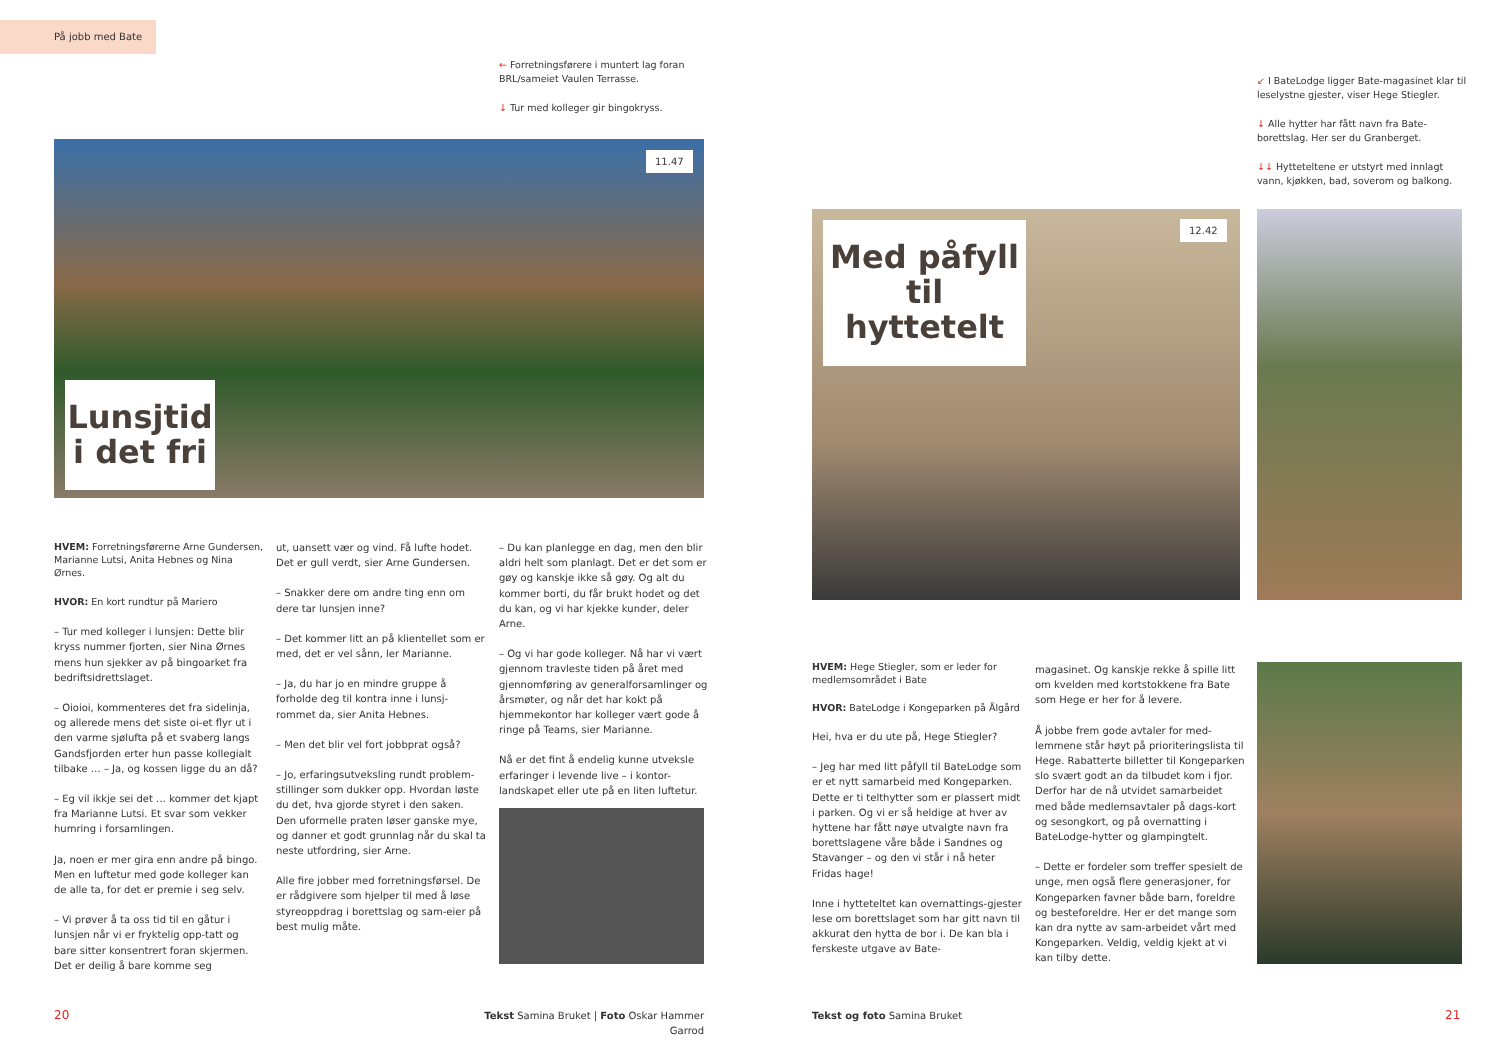På jobb med Bate
← Forretningsførere i muntert lag foran BRL/sameiet Vaulen Terrasse.
↓ Tur med kolleger gir bingokryss.
↙ I BateLodge ligger Bate-magasinet klar til leselystne gjester, viser Hege Stiegler.
↓ Alle hytter har fått navn fra Bate-borettslag. Her ser du Granberget.
↓↓ Hytteteltene er utstyrt med innlagt vann, kjøkken, bad, soverom og balkong.
11.47
Lunsjtid
i det fri
12.42
Med påfyll
til hyttetelt
HVEM: Forretningsførerne Arne Gundersen, Marianne Lutsi, Anita Hebnes og Nina Ørnes.
HVOR: En kort rundtur på Mariero
– Tur med kolleger i lunsjen: Dette blir kryss nummer fjorten, sier Nina Ørnes mens hun sjekker av på bingoarket fra bedriftsidrettslaget.
– Oioioi, kommenteres det fra sidelinja, og allerede mens det siste oi-et flyr ut i den varme sjølufta på et svaberg langs Gandsfjorden erter hun passe kollegialt tilbake … – Ja, og kossen ligge du an då?
– Eg vil ikkje sei det … kommer det kjapt fra Marianne Lutsi. Et svar som vekker humring i forsamlingen.
Ja, noen er mer gira enn andre på bingo. Men en luftetur med gode kolleger kan de alle ta, for det er premie i seg selv.
– Vi prøver å ta oss tid til en gåtur i lunsjen når vi er fryktelig opp-tatt og bare sitter konsentrert foran skjermen. Det er deilig å bare komme seg
ut, uansett vær og vind. Få lufte hodet. Det er gull verdt, sier Arne Gundersen.
– Snakker dere om andre ting enn om dere tar lunsjen inne?
– Det kommer litt an på klientellet som er med, det er vel sånn, ler Marianne.
– Ja, du har jo en mindre gruppe å forholde deg til kontra inne i lunsj-rommet da, sier Anita Hebnes.
– Men det blir vel fort jobbprat også?
– Jo, erfaringsutveksling rundt problem-stillinger som dukker opp. Hvordan løste du det, hva gjorde styret i den saken. Den uformelle praten løser ganske mye, og danner et godt grunnlag når du skal ta neste utfordring, sier Arne.
Alle fire jobber med forretningsførsel. De er rådgivere som hjelper til med å løse styreoppdrag i borettslag og sam-eier på best mulig måte.
– Du kan planlegge en dag, men den blir aldri helt som planlagt. Det er det som er gøy og kanskje ikke så gøy. Og alt du kommer borti, du får brukt hodet og det du kan, og vi har kjekke kunder, deler Arne.
– Og vi har gode kolleger. Nå har vi vært gjennom travleste tiden på året med gjennomføring av generalforsamlinger og årsmøter, og når det har kokt på hjemmekontor har kolleger vært gode å ringe på Teams, sier Marianne.
Nå er det fint å endelig kunne utveksle erfaringer i levende live – i kontor-landskapet eller ute på en liten luftetur.
HVEM: Hege Stiegler, som er leder for medlemsområdet i Bate
HVOR: BateLodge i Kongeparken på Ålgård
Hei, hva er du ute på, Hege Stiegler?
– Jeg har med litt påfyll til BateLodge som er et nytt samarbeid med Kongeparken. Dette er ti telthytter som er plassert midt i parken. Og vi er så heldige at hver av hyttene har fått nøye utvalgte navn fra borettslagene våre både i Sandnes og Stavanger – og den vi står i nå heter Fridas hage!
Inne i hytteteltet kan overnattings-gjester lese om borettslaget som har gitt navn til akkurat den hytta de bor i. De kan bla i ferskeste utgave av Bate-
magasinet. Og kanskje rekke å spille litt om kvelden med kortstokkene fra Bate som Hege er her for å levere.
Å jobbe frem gode avtaler for med-lemmene står høyt på prioriteringslista til Hege. Rabatterte billetter til Kongeparken slo svært godt an da tilbudet kom i fjor. Derfor har de nå utvidet samarbeidet med både medlemsavtaler på dags-kort og sesongkort, og på overnatting i BateLodge-hytter og glampingtelt.
– Dette er fordeler som treffer spesielt de unge, men også flere generasjoner, for Kongeparken favner både barn, foreldre og besteforeldre. Her er det mange som kan dra nytte av sam-arbeidet vårt med Kongeparken. Veldig, veldig kjekt at vi kan tilby dette.
20
Tekst Samina Bruket | Foto Oskar Hammer Garrod
Tekst og foto Samina Bruket 21